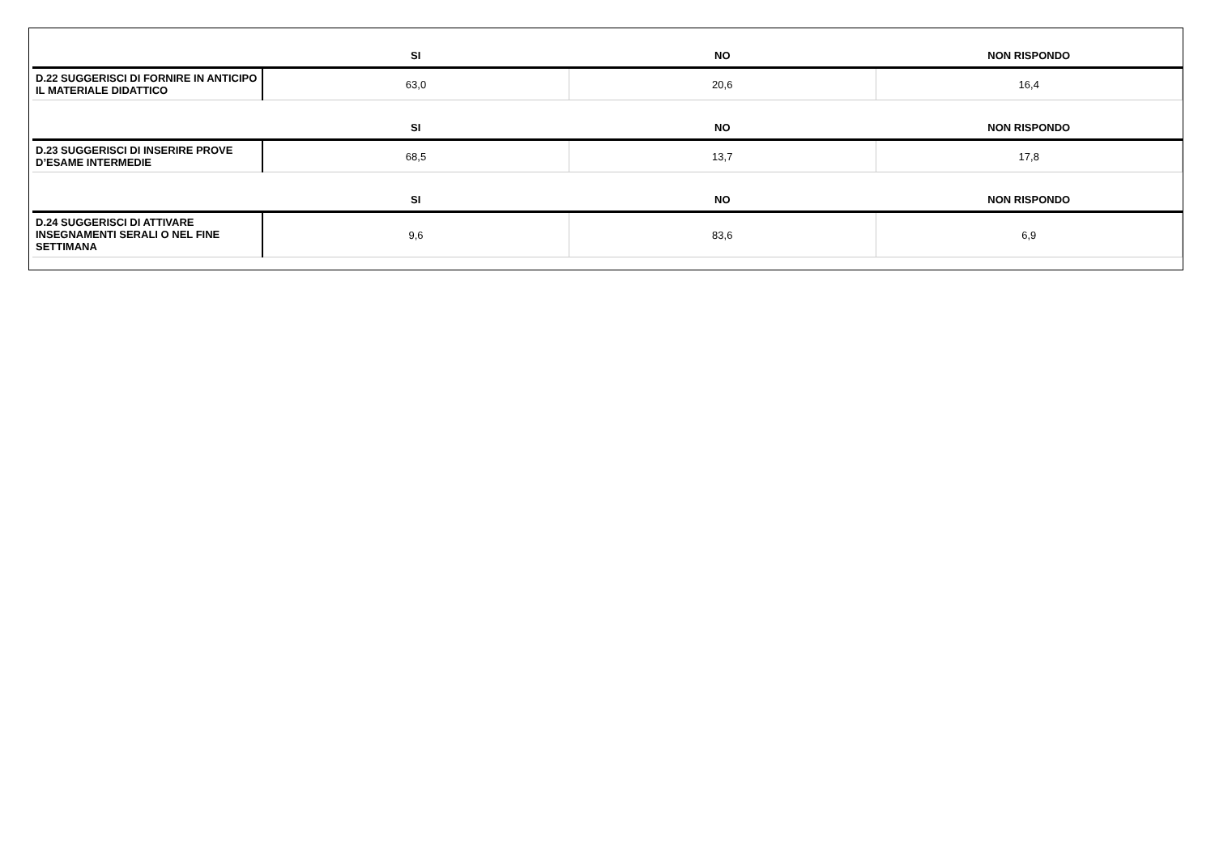| | SI | NO | NON RISPONDO |
| --- | --- | --- | --- |
| D.22 SUGGERISCI DI FORNIRE IN ANTICIPO IL MATERIALE DIDATTICO | 63,0 | 20,6 | 16,4 |
| | SI | NO | NON RISPONDO |
| D.23 SUGGERISCI DI INSERIRE PROVE D’ESAME INTERMEDIE | 68,5 | 13,7 | 17,8 |
| | SI | NO | NON RISPONDO |
| D.24 SUGGERISCI DI ATTIVARE INSEGNAMENTI SERALI O NEL FINE SETTIMANA | 9,6 | 83,6 | 6,9 |